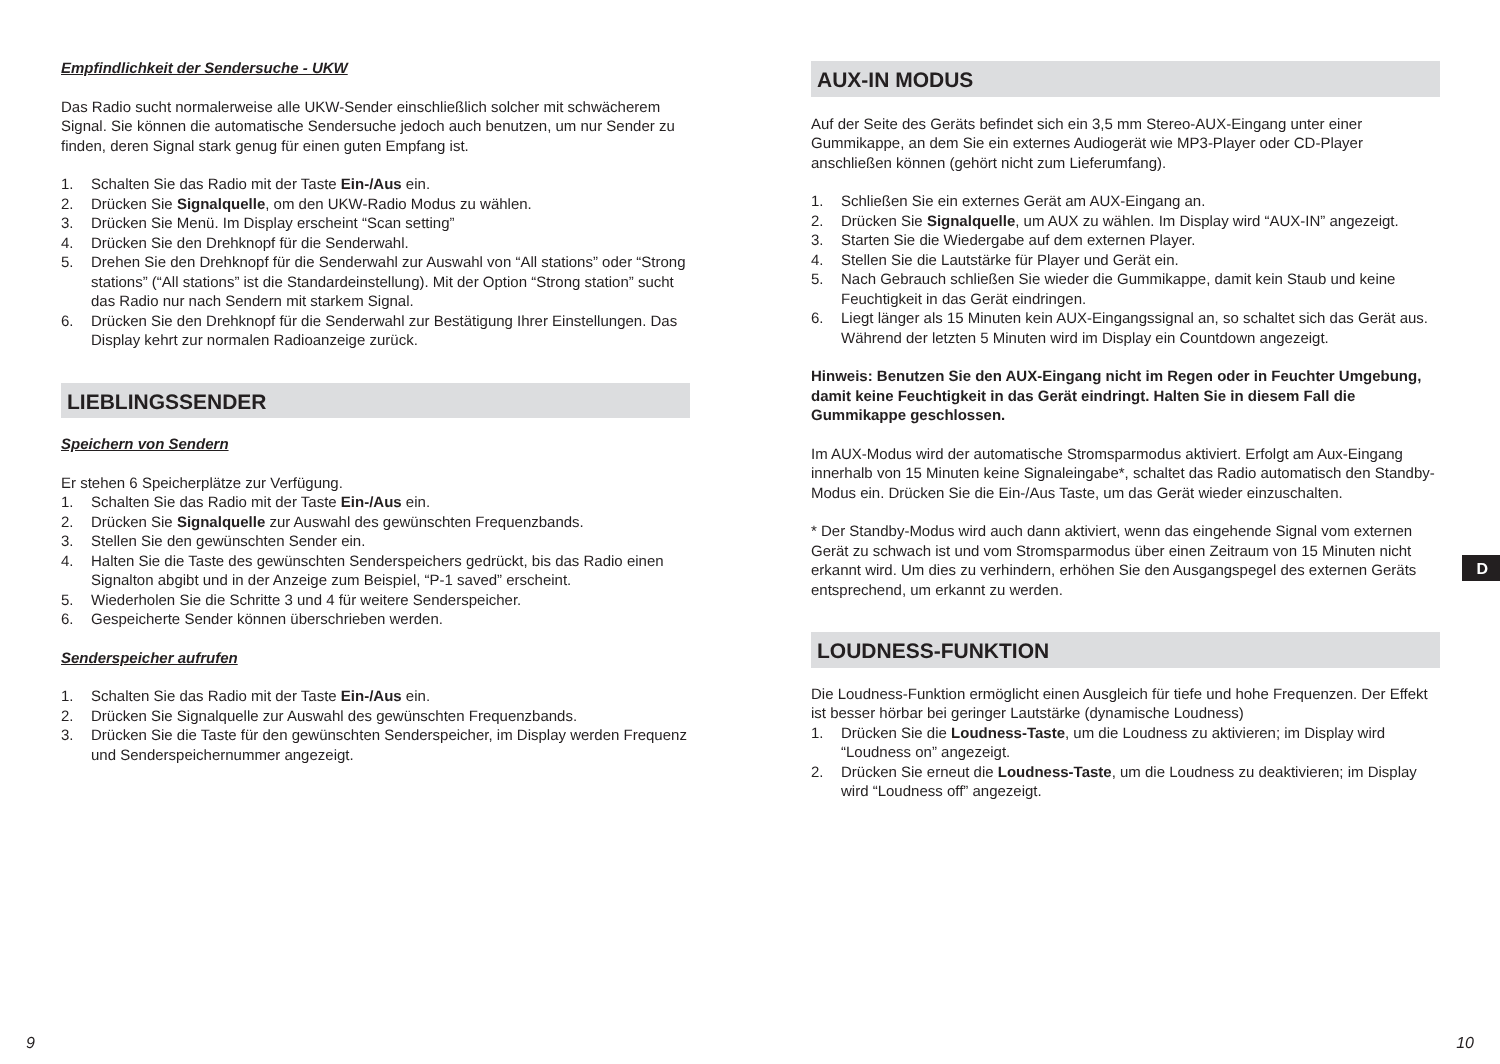Empfindlichkeit der Sendersuche - UKW
Das Radio sucht normalerweise alle UKW-Sender einschließlich solcher mit schwächerem Signal. Sie können die automatische Sendersuche jedoch auch benutzen, um nur Sender zu finden, deren Signal stark genug für einen guten Empfang ist.
1. Schalten Sie das Radio mit der Taste Ein-/Aus ein.
2. Drücken Sie Signalquelle, om den UKW-Radio Modus zu wählen.
3. Drücken Sie Menü. Im Display erscheint “Scan setting”
4. Drücken Sie den Drehknopf für die Senderwahl.
5. Drehen Sie den Drehknopf für die Senderwahl zur Auswahl von “All stations” oder “Strong stations” (“All stations” ist die Standardeinstellung). Mit der Option “Strong station” sucht das Radio nur nach Sendern mit starkem Signal.
6. Drücken Sie den Drehknopf für die Senderwahl zur Bestätigung Ihrer Einstellungen. Das Display kehrt zur normalen Radioanzeige zurück.
LIEBLINGSSENDER
Speichern von Sendern
Er stehen 6 Speicherplätze zur Verfügung.
1. Schalten Sie das Radio mit der Taste Ein-/Aus ein.
2. Drücken Sie Signalquelle zur Auswahl des gewünschten Frequenzbands.
3. Stellen Sie den gewünschten Sender ein.
4. Halten Sie die Taste des gewünschten Senderspeichers gedrückt, bis das Radio einen Signalton abgibt und in der Anzeige zum Beispiel, “P-1 saved” erscheint.
5. Wiederholen Sie die Schritte 3 und 4 für weitere Senderspeicher.
6. Gespeicherte Sender können überschrieben werden.
Senderspeicher aufrufen
1. Schalten Sie das Radio mit der Taste Ein-/Aus ein.
2. Drücken Sie Signalquelle zur Auswahl des gewünschten Frequenzbands.
3. Drücken Sie die Taste für den gewünschten Senderspeicher, im Display werden Frequenz und Senderspeichernummer angezeigt.
AUX-IN MODUS
Auf der Seite des Geräts befindet sich ein 3,5 mm Stereo-AUX-Eingang unter einer Gummikappe, an dem Sie ein externes Audiogerät wie MP3-Player oder CD-Player anschließen können (gehört nicht zum Lieferumfang).
1. Schließen Sie ein externes Gerät am AUX-Eingang an.
2. Drücken Sie Signalquelle, um AUX zu wählen. Im Display wird “AUX-IN” angezeigt.
3. Starten Sie die Wiedergabe auf dem externen Player.
4. Stellen Sie die Lautstärke für Player und Gerät ein.
5. Nach Gebrauch schließen Sie wieder die Gummikappe, damit kein Staub und keine Feuchtigkeit in das Gerät eindringen.
6. Liegt länger als 15 Minuten kein AUX-Eingangssignal an, so schaltet sich das Gerät aus. Während der letzten 5 Minuten wird im Display ein Countdown angezeigt.
Hinweis: Benutzen Sie den AUX-Eingang nicht im Regen oder in Feuchter Umgebung, damit keine Feuchtigkeit in das Gerät eindringt. Halten Sie in diesem Fall die Gummikappe geschlossen.
Im AUX-Modus wird der automatische Stromsparmodus aktiviert. Erfolgt am Aux-Eingang innerhalb von 15 Minuten keine Signaleingabe*, schaltet das Radio automatisch den Standby-Modus ein. Drücken Sie die Ein-/Aus Taste, um das Gerät wieder einzuschalten.
* Der Standby-Modus wird auch dann aktiviert, wenn das eingehende Signal vom externen Gerät zu schwach ist und vom Stromsparmodus über einen Zeitraum von 15 Minuten nicht erkannt wird. Um dies zu verhindern, erhöhen Sie den Ausgangspegel des externen Geräts entsprechend, um erkannt zu werden.
LOUDNESS-FUNKTION
Die Loudness-Funktion ermöglicht einen Ausgleich für tiefe und hohe Frequenzen. Der Effekt ist besser hörbar bei geringer Lautstärke (dynamische Loudness)
1. Drücken Sie die Loudness-Taste, um die Loudness zu aktivieren; im Display wird “Loudness on” angezeigt.
2. Drücken Sie erneut die Loudness-Taste, um die Loudness zu deaktivieren; im Display wird “Loudness off” angezeigt.
D
9 10